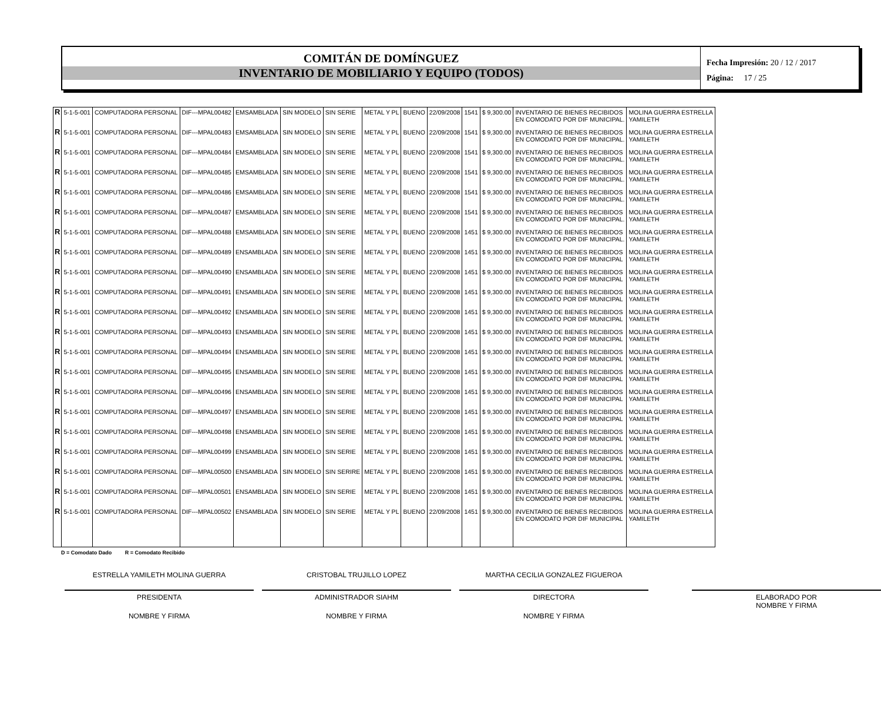COMITÁN DE DOMÍNGUEZ
INVENTARIO DE MOBILIARIO Y EQUIPO (TODOS)
Fecha Impresión: 20 / 12 / 2017
Página: 17 / 25
| R | 5-1-5-001 | COMPUTADORA PERSONAL | DIF---MPAL00482 | EMSAMBLADA | SIN MODELO | SIN SERIE | METAL Y PL | BUENO | 22/09/2008 | 1541 | $ 9,300.00 | INVENTARIO DE BIENES RECIBIDOS EN COMODATO POR DIF MUNICIPAL. | MOLINA GUERRA ESTRELLA YAMILETH |
| R | 5-1-5-001 | COMPUTADORA PERSONAL | DIF---MPAL00483 | EMSAMBLADA | SIN MODELO | SIN SERIE | METAL Y PL | BUENO | 22/09/2008 | 1541 | $ 9,300.00 | INVENTARIO DE BIENES RECIBIDOS EN COMODATO POR DIF MUNICIPAL. | MOLINA GUERRA ESTRELLA YAMILETH |
| R | 5-1-5-001 | COMPUTADORA PERSONAL | DIF---MPAL00484 | EMSAMBLADA | SIN MODELO | SIN SERIE | METAL Y PL | BUENO | 22/09/2008 | 1541 | $ 9,300.00 | INVENTARIO DE BIENES RECIBIDOS EN COMODATO POR DIF MUNICIPAL. | MOLINA GUERRA ESTRELLA YAMILETH |
| R | 5-1-5-001 | COMPUTADORA PERSONAL | DIF---MPAL00485 | EMSAMBLADA | SIN MODELO | SIN SERIE | METAL Y PL | BUENO | 22/09/2008 | 1541 | $ 9,300.00 | INVENTARIO DE BIENES RECIBIDOS EN COMODATO POR DIF MUNICIPAL. | MOLINA GUERRA ESTRELLA YAMILETH |
| R | 5-1-5-001 | COMPUTADORA PERSONAL | DIF---MPAL00486 | EMSAMBLADA | SIN MODELO | SIN SERIE | METAL Y PL | BUENO | 22/09/2008 | 1541 | $ 9,300.00 | INVENTARIO DE BIENES RECIBIDOS EN COMODATO POR DIF MUNICIPAL. | MOLINA GUERRA ESTRELLA YAMILETH |
| R | 5-1-5-001 | COMPUTADORA PERSONAL | DIF---MPAL00487 | EMSAMBLADA | SIN MODELO | SIN SERIE | METAL Y PL | BUENO | 22/09/2008 | 1541 | $ 9,300.00 | INVENTARIO DE BIENES RECIBIDOS EN COMODATO POR DIF MUNICIPAL. | MOLINA GUERRA ESTRELLA YAMILETH |
| R | 5-1-5-001 | COMPUTADORA PERSONAL | DIF---MPAL00488 | EMSAMBLADA | SIN MODELO | SIN SERIE | METAL Y PL | BUENO | 22/09/2008 | 1451 | $ 9,300.00 | INVENTARIO DE BIENES RECIBIDOS EN COMODATO POR DIF MUNICIPAL. | MOLINA GUERRA ESTRELLA YAMILETH |
| R | 5-1-5-001 | COMPUTADORA PERSONAL | DIF---MPAL00489 | ENSAMBLADA | SIN MODELO | SIN SERIE | METAL Y PL | BUENO | 22/09/2008 | 1451 | $ 9,300.00 | INVENTARIO DE BIENES RECIBIDOS EN COMODATO POR DIF MUNICIPAL | MOLINA GUERRA ESTRELLA YAMILETH |
| R | 5-1-5-001 | COMPUTADORA PERSONAL | DIF---MPAL00490 | ENSAMBLADA | SIN MODELO | SIN SERIE | METAL Y PL | BUENO | 22/09/2008 | 1451 | $ 9,300.00 | INVENTARIO DE BIENES RECIBIDOS EN COMODATO POR DIF MUNICIPAL | MOLINA GUERRA ESTRELLA YAMILETH |
| R | 5-1-5-001 | COMPUTADORA PERSONAL | DIF---MPAL00491 | ENSAMBLADA | SIN MODELO | SIN SERIE | METAL Y PL | BUENO | 22/09/2008 | 1451 | $ 9,300.00 | INVENTARIO DE BIENES RECIBIDOS EN COMODATO POR DIF MUNICIPAL | MOLINA GUERRA ESTRELLA YAMILETH |
| R | 5-1-5-001 | COMPUTADORA PERSONAL | DIF---MPAL00492 | ENSAMBLADA | SIN MODELO | SIN SERIE | METAL Y PL | BUENO | 22/09/2008 | 1451 | $ 9,300.00 | INVENTARIO DE BIENES RECIBIDOS EN COMODATO POR DIF MUNICIPAL | MOLINA GUERRA ESTRELLA YAMILETH |
| R | 5-1-5-001 | COMPUTADORA PERSONAL | DIF---MPAL00493 | ENSAMBLADA | SIN MODELO | SIN SERIE | METAL Y PL | BUENO | 22/09/2008 | 1451 | $ 9,300.00 | INVENTARIO DE BIENES RECIBIDOS EN COMODATO POR DIF MUNICIPAL | MOLINA GUERRA ESTRELLA YAMILETH |
| R | 5-1-5-001 | COMPUTADORA PERSONAL | DIF---MPAL00494 | ENSAMBLADA | SIN MODELO | SIN SERIE | METAL Y PL | BUENO | 22/09/2008 | 1451 | $ 9,300.00 | INVENTARIO DE BIENES RECIBIDOS EN COMODATO POR DIF MUNICIPAL | MOLINA GUERRA ESTRELLA YAMILETH |
| R | 5-1-5-001 | COMPUTADORA PERSONAL | DIF---MPAL00495 | ENSAMBLADA | SIN MODELO | SIN SERIE | METAL Y PL | BUENO | 22/09/2008 | 1451 | $ 9,300.00 | INVENTARIO DE BIENES RECIBIDOS EN COMODATO POR DIF MUNICIPAL | MOLINA GUERRA ESTRELLA YAMILETH |
| R | 5-1-5-001 | COMPUTADORA PERSONAL | DIF---MPAL00496 | ENSAMBLADA | SIN MODELO | SIN SERIE | METAL Y PL | BUENO | 22/09/2008 | 1451 | $ 9,300.00 | INVENTARIO DE BIENES RECIBIDOS EN COMODATO POR DIF MUNICIPAL | MOLINA GUERRA ESTRELLA YAMILETH |
| R | 5-1-5-001 | COMPUTADORA PERSONAL | DIF---MPAL00497 | ENSAMBLADA | SIN MODELO | SIN SERIE | METAL Y PL | BUENO | 22/09/2008 | 1451 | $ 9,300.00 | INVENTARIO DE BIENES RECIBIDOS EN COMODATO POR DIF MUNICIPAL | MOLINA GUERRA ESTRELLA YAMILETH |
| R | 5-1-5-001 | COMPUTADORA PERSONAL | DIF---MPAL00498 | ENSAMBLADA | SIN MODELO | SIN SERIE | METAL Y PL | BUENO | 22/09/2008 | 1451 | $ 9,300.00 | INVENTARIO DE BIENES RECIBIDOS EN COMODATO POR DIF MUNICIPAL | MOLINA GUERRA ESTRELLA YAMILETH |
| R | 5-1-5-001 | COMPUTADORA PERSONAL | DIF---MPAL00499 | ENSAMBLADA | SIN MODELO | SIN SERIE | METAL Y PL | BUENO | 22/09/2008 | 1451 | $ 9,300.00 | INVENTARIO DE BIENES RECIBIDOS EN COMODATO POR DIF MUNICIPAL | MOLINA GUERRA ESTRELLA YAMILETH |
| R | 5-1-5-001 | COMPUTADORA PERSONAL | DIF---MPAL00500 | ENSAMBLADA | SIN MODELO | SIN SERIRE | METAL Y PL | BUENO | 22/09/2008 | 1451 | $ 9,300.00 | INVENTARIO DE BIENES RECIBIDOS EN COMODATO POR DIF MUNICIPAL | MOLINA GUERRA ESTRELLA YAMILETH |
| R | 5-1-5-001 | COMPUTADORA PERSONAL | DIF---MPAL00501 | ENSAMBLADA | SIN MODELO | SIN SERIE | METAL Y PL | BUENO | 22/09/2008 | 1451 | $ 9,300.00 | INVENTARIO DE BIENES RECIBIDOS EN COMODATO POR DIF MUNICIPAL | MOLINA GUERRA ESTRELLA YAMILETH |
| R | 5-1-5-001 | COMPUTADORA PERSONAL | DIF---MPAL00502 | ENSAMBLADA | SIN MODELO | SIN SERIE | METAL Y PL | BUENO | 22/09/2008 | 1451 | $ 9,300.00 | INVENTARIO DE BIENES RECIBIDOS EN COMODATO POR DIF MUNICIPAL | MOLINA GUERRA ESTRELLA YAMILETH |
D = Comodato Dado R = Comodato Recibido
ESTRELLA YAMILETH MOLINA GUERRA
PRESIDENTA
NOMBRE Y FIRMA
CRISTOBAL TRUJILLO LOPEZ
ADMINISTRADOR SIAHM
NOMBRE Y FIRMA
MARTHA CECILIA GONZALEZ FIGUEROA
DIRECTORA
NOMBRE Y FIRMA
ELABORADO POR
NOMBRE Y FIRMA